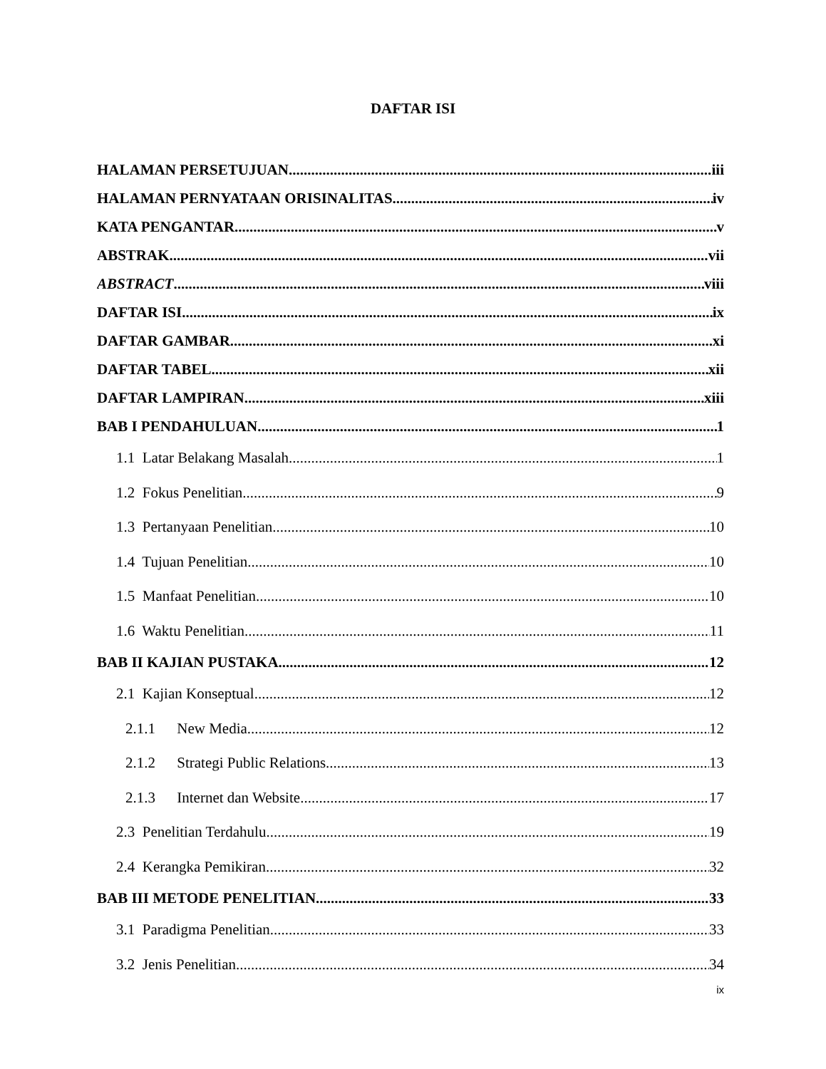DAFTAR ISI
HALAMAN PERSETUJUAN iii
HALAMAN PERNYATAAN ORISINALITAS iv
KATA PENGANTAR v
ABSTRAK vii
ABSTRACT viii
DAFTAR ISI ix
DAFTAR GAMBAR xi
DAFTAR TABEL xii
DAFTAR LAMPIRAN xiii
BAB I PENDAHULUAN 1
1.1 Latar Belakang Masalah 1
1.2 Fokus Penelitian 9
1.3 Pertanyaan Penelitian 10
1.4 Tujuan Penelitian 10
1.5 Manfaat Penelitian 10
1.6 Waktu Penelitian 11
BAB II KAJIAN PUSTAKA 12
2.1 Kajian Konseptual 12
2.1.1 New Media 12
2.1.2 Strategi Public Relations 13
2.1.3 Internet dan Website 17
2.3 Penelitian Terdahulu 19
2.4 Kerangka Pemikiran 32
BAB III METODE PENELITIAN 33
3.1 Paradigma Penelitian 33
3.2 Jenis Penelitian 34
ix